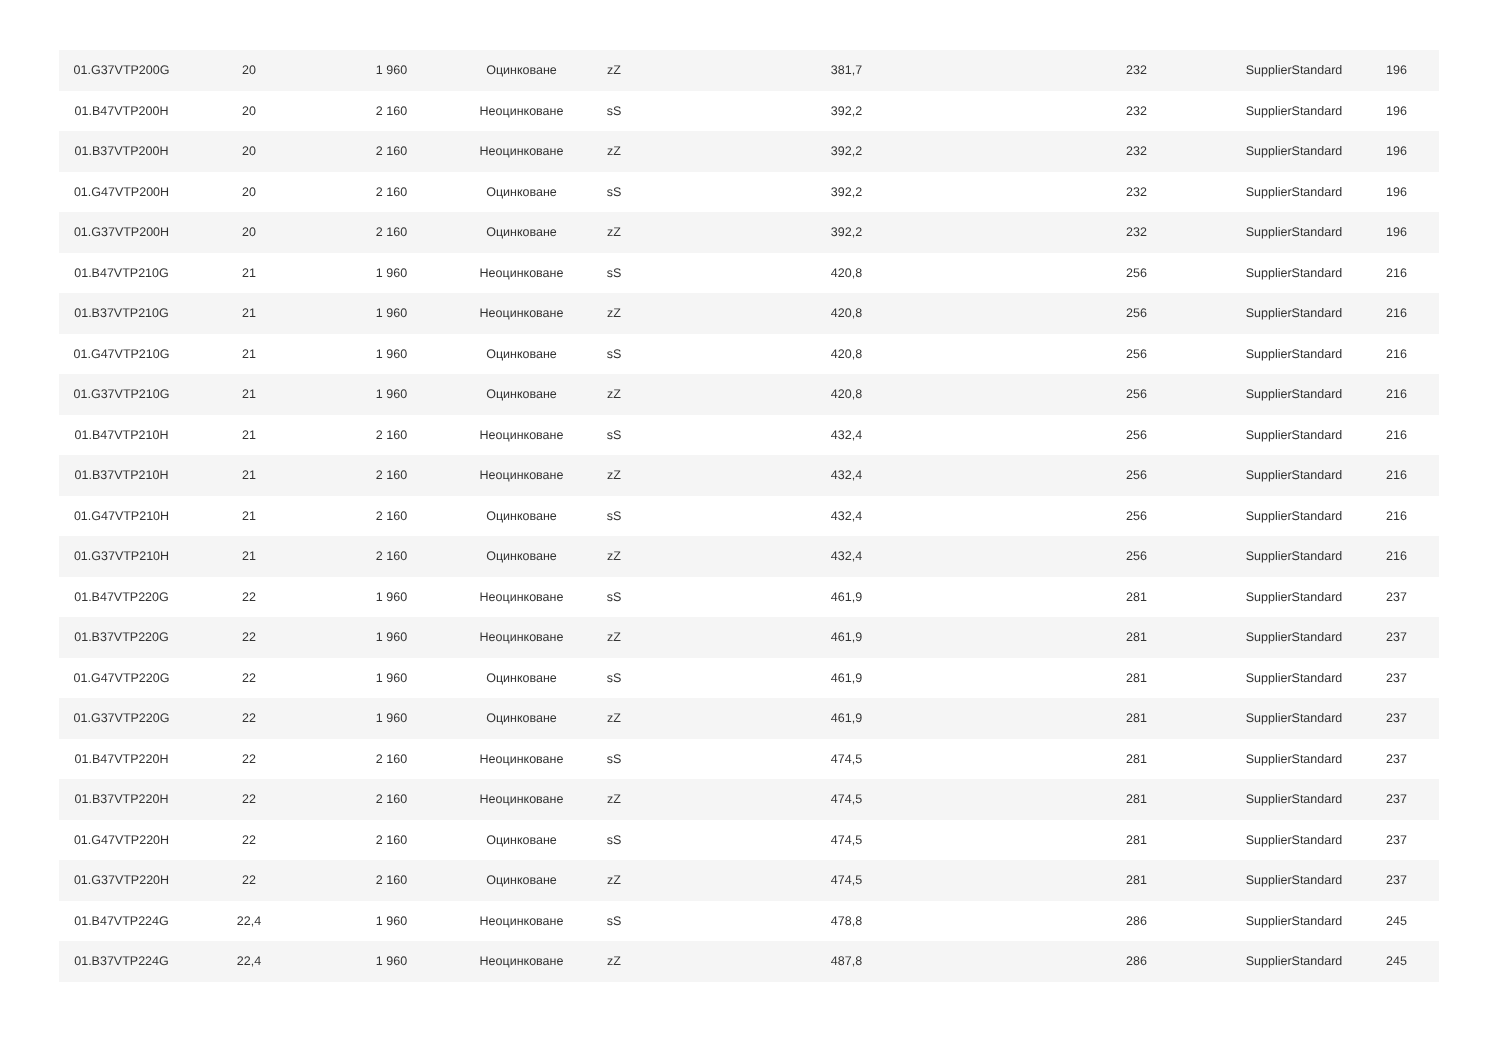| 01.G37VTP200G | 20 | 1 960 | Оцинковане | zZ | 381,7 | 232 | SupplierStandard | 196 |
| 01.B47VTP200H | 20 | 2 160 | Неоцинковане | sS | 392,2 | 232 | SupplierStandard | 196 |
| 01.B37VTP200H | 20 | 2 160 | Неоцинковане | zZ | 392,2 | 232 | SupplierStandard | 196 |
| 01.G47VTP200H | 20 | 2 160 | Оцинковане | sS | 392,2 | 232 | SupplierStandard | 196 |
| 01.G37VTP200H | 20 | 2 160 | Оцинковане | zZ | 392,2 | 232 | SupplierStandard | 196 |
| 01.B47VTP210G | 21 | 1 960 | Неоцинковане | sS | 420,8 | 256 | SupplierStandard | 216 |
| 01.B37VTP210G | 21 | 1 960 | Неоцинковане | zZ | 420,8 | 256 | SupplierStandard | 216 |
| 01.G47VTP210G | 21 | 1 960 | Оцинковане | sS | 420,8 | 256 | SupplierStandard | 216 |
| 01.G37VTP210G | 21 | 1 960 | Оцинковане | zZ | 420,8 | 256 | SupplierStandard | 216 |
| 01.B47VTP210H | 21 | 2 160 | Неоцинковане | sS | 432,4 | 256 | SupplierStandard | 216 |
| 01.B37VTP210H | 21 | 2 160 | Неоцинковане | zZ | 432,4 | 256 | SupplierStandard | 216 |
| 01.G47VTP210H | 21 | 2 160 | Оцинковане | sS | 432,4 | 256 | SupplierStandard | 216 |
| 01.G37VTP210H | 21 | 2 160 | Оцинковане | zZ | 432,4 | 256 | SupplierStandard | 216 |
| 01.B47VTP220G | 22 | 1 960 | Неоцинковане | sS | 461,9 | 281 | SupplierStandard | 237 |
| 01.B37VTP220G | 22 | 1 960 | Неоцинковане | zZ | 461,9 | 281 | SupplierStandard | 237 |
| 01.G47VTP220G | 22 | 1 960 | Оцинковане | sS | 461,9 | 281 | SupplierStandard | 237 |
| 01.G37VTP220G | 22 | 1 960 | Оцинковане | zZ | 461,9 | 281 | SupplierStandard | 237 |
| 01.B47VTP220H | 22 | 2 160 | Неоцинковане | sS | 474,5 | 281 | SupplierStandard | 237 |
| 01.B37VTP220H | 22 | 2 160 | Неоцинковане | zZ | 474,5 | 281 | SupplierStandard | 237 |
| 01.G47VTP220H | 22 | 2 160 | Оцинковане | sS | 474,5 | 281 | SupplierStandard | 237 |
| 01.G37VTP220H | 22 | 2 160 | Оцинковане | zZ | 474,5 | 281 | SupplierStandard | 237 |
| 01.B47VTP224G | 22,4 | 1 960 | Неоцинковане | sS | 478,8 | 286 | SupplierStandard | 245 |
| 01.B37VTP224G | 22,4 | 1 960 | Неоцинковане | zZ | 487,8 | 286 | SupplierStandard | 245 |